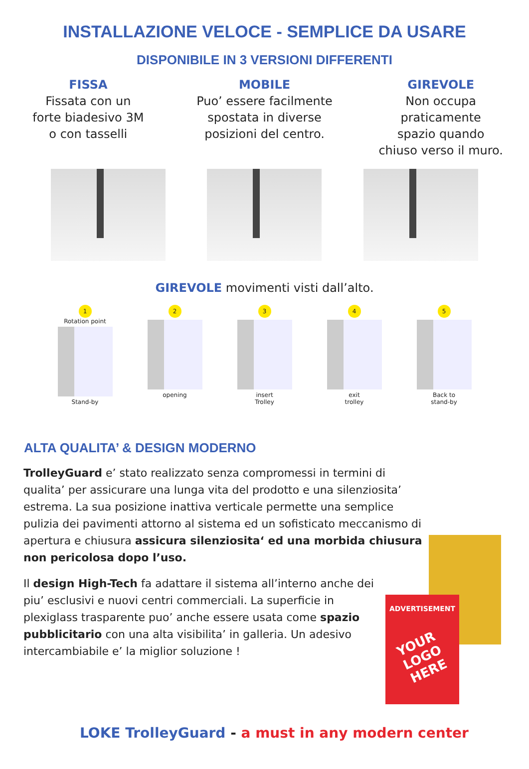INSTALLAZIONE VELOCE - SEMPLICE DA USARE
DISPONIBILE IN 3 VERSIONI DIFFERENTI
FISSA
Fissata con un
forte biadesivo 3M
o con tasselli
MOBILE
Puo’ essere facilmente
spostata in diverse
posizioni del centro.
GIREVOLE
Non occupa
praticamente
spazio quando
chiuso verso il muro.
GIREVOLE movimenti visti dall’alto.
1
Rotation point
Stand-by
2
opening
3
insert
Trolley
4
exit
trolley
5
Back to
stand-by
ALTA QUALITA’ & DESIGN MODERNO
TrolleyGuard e’ stato realizzato senza compromessi in termini di qualita’ per assicurare una lunga vita del prodotto e una silenziosita’ estrema. La sua posizione inattiva verticale permette una semplice pulizia dei pavimenti attorno al sistema ed un sofisticato meccanismo di apertura e chiusura assicura silenziosita‘ ed una morbida chiusura non pericolosa dopo l’uso.
Il design High-Tech fa adattare il sistema all’interno anche dei piu’ esclusivi e nuovi centri commerciali. La superficie in plexiglass trasparente puo’ anche essere usata come spazio pubblicitario con una alta visibilita’ in galleria. Un adesivo intercambiabile e’ la miglior soluzione !
ADVERTISEMENT
YOUR
LOGO
HERE
LOKE TrolleyGuard - a must in any modern center